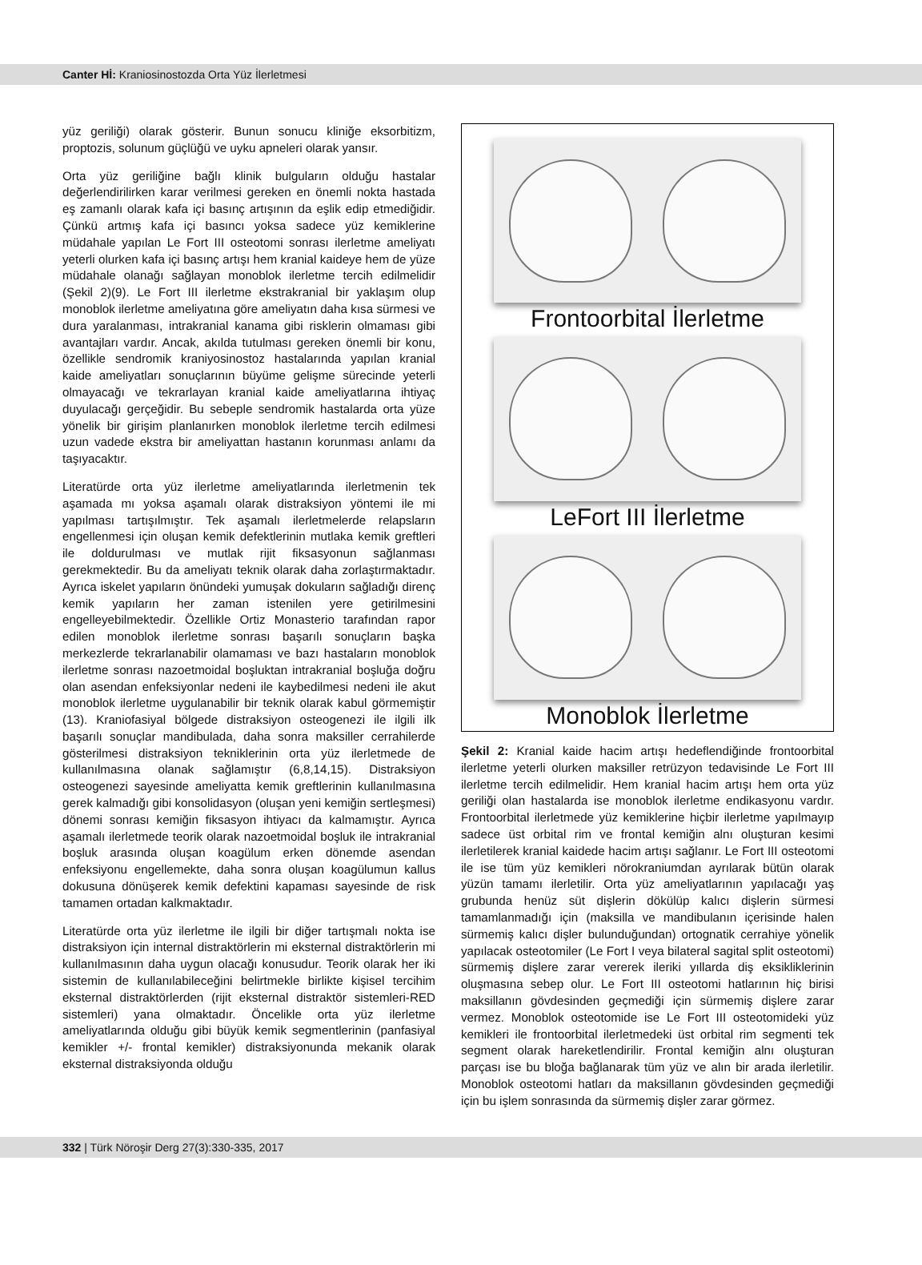Canter Hİ: Kraniosinostozda Orta Yüz İlerletmesi
yüz geriliği) olarak gösterir. Bunun sonucu kliniğe eksorbitizm, proptozis, solunum güçlüğü ve uyku apneleri olarak yansır.
Orta yüz geriliğine bağlı klinik bulguların olduğu hastalar değerlendirilirken karar verilmesi gereken en önemli nokta hastada eş zamanlı olarak kafa içi basınç artışının da eşlik edip etmediğidir. Çünkü artmış kafa içi basıncı yoksa sadece yüz kemiklerine müdahale yapılan Le Fort III osteotomi sonrası ilerletme ameliyatı yeterli olurken kafa içi basınç artışı hem kranial kaideye hem de yüze müdahale olanağı sağlayan monoblok ilerletme tercih edilmelidir (Şekil 2)(9). Le Fort III ilerletme ekstrakranial bir yaklaşım olup monoblok ilerletme ameliyatına göre ameliyatın daha kısa sürmesi ve dura yaralanması, intrakranial kanama gibi risklerin olmaması gibi avantajları vardır. Ancak, akılda tutulması gereken önemli bir konu, özellikle sendromik kraniyosinostoz hastalarında yapılan kranial kaide ameliyatları sonuçlarının büyüme gelişme sürecinde yeterli olmayacağı ve tekrarlayan kranial kaide ameliyatlarına ihtiyaç duyulacağı gerçeğidir. Bu sebeple sendromik hastalarda orta yüze yönelik bir girişim planlanırken monoblok ilerletme tercih edilmesi uzun vadede ekstra bir ameliyattan hastanın korunması anlamı da taşıyacaktır.
Literatürde orta yüz ilerletme ameliyatlarında ilerletmenin tek aşamada mı yoksa aşamalı olarak distraksiyon yöntemi ile mi yapılması tartışılmıştır. Tek aşamalı ilerletmelerde relapsların engellenmesi için oluşan kemik defektlerinin mutlaka kemik greftleri ile doldurulması ve mutlak rijit fiksasyonun sağlanması gerekmektedir. Bu da ameliyatı teknik olarak daha zorlaştırmaktadır. Ayrıca iskelet yapıların önündeki yumuşak dokuların sağladığı direnç kemik yapıların her zaman istenilen yere getirilmesini engelleyebilmektedir. Özellikle Ortiz Monasterio tarafından rapor edilen monoblok ilerletme sonrası başarılı sonuçların başka merkezlerde tekrarlanabilir olamaması ve bazı hastaların monoblok ilerletme sonrası nazoetmoidal boşluktan intrakranial boşluğa doğru olan asendan enfeksiyonlar nedeni ile kaybedilmesi nedeni ile akut monoblok ilerletme uygulanabilir bir teknik olarak kabul görmemiştir (13). Kraniofasiyal bölgede distraksiyon osteogenezi ile ilgili ilk başarılı sonuçlar mandibulada, daha sonra maksiller cerrahilerde gösterilmesi distraksiyon tekniklerinin orta yüz ilerletmede de kullanılmasına olanak sağlamıştır (6,8,14,15). Distraksiyon osteogenezi sayesinde ameliyatta kemik greftlerinin kullanılmasına gerek kalmadığı gibi konsolidasyon (oluşan yeni kemiğin sertleşmesi) dönemi sonrası kemiğin fiksasyon ihtiyacı da kalmamıştır. Ayrıca aşamalı ilerletmede teorik olarak nazoetmoidal boşluk ile intrakranial boşluk arasında oluşan koagülum erken dönemde asendan enfeksiyonu engellemekte, daha sonra oluşan koagülumun kallus dokusuna dönüşerek kemik defektini kapaması sayesinde de risk tamamen ortadan kalkmaktadır.
Literatürde orta yüz ilerletme ile ilgili bir diğer tartışmalı nokta ise distraksiyon için internal distraktörlerin mi eksternal distraktörlerin mi kullanılmasının daha uygun olacağı konusudur. Teorik olarak her iki sistemin de kullanılabileceğini belirtmekle birlikte kişisel tercihim eksternal distraktörlerden (rijit eksternal distraktör sistemleri-RED sistemleri) yana olmaktadır. Öncelikle orta yüz ilerletme ameliyatlarında olduğu gibi büyük kemik segmentlerinin (panfasiyal kemikler +/- frontal kemikler) distraksiyonunda mekanik olarak eksternal distraksiyonda olduğu
Frontoorbital İlerletme
LeFort III İlerletme
Monoblok İlerletme
Şekil 2: Kranial kaide hacim artışı hedeflendiğinde frontoorbital ilerletme yeterli olurken maksiller retrüzyon tedavisinde Le Fort III ilerletme tercih edilmelidir. Hem kranial hacim artışı hem orta yüz geriliği olan hastalarda ise monoblok ilerletme endikasyonu vardır. Frontoorbital ilerletmede yüz kemiklerine hiçbir ilerletme yapılmayıp sadece üst orbital rim ve frontal kemiğin alnı oluşturan kesimi ilerletilerek kranial kaidede hacim artışı sağlanır. Le Fort III osteotomi ile ise tüm yüz kemikleri nörokraniumdan ayrılarak bütün olarak yüzün tamamı ilerletilir. Orta yüz ameliyatlarının yapılacağı yaş grubunda henüz süt dişlerin dökülüp kalıcı dişlerin sürmesi tamamlanmadığı için (maksilla ve mandibulanın içerisinde halen sürmemiş kalıcı dişler bulunduğundan) ortognatik cerrahiye yönelik yapılacak osteotomiler (Le Fort I veya bilateral sagital split osteotomi) sürmemiş dişlere zarar vererek ileriki yıllarda diş eksikliklerinin oluşmasına sebep olur. Le Fort III osteotomi hatlarının hiç birisi maksillanın gövdesinden geçmediği için sürmemiş dişlere zarar vermez. Monoblok osteotomide ise Le Fort III osteotomideki yüz kemikleri ile frontoorbital ilerletmedeki üst orbital rim segmenti tek segment olarak hareketlendirilir. Frontal kemiğin alnı oluşturan parçası ise bu bloğa bağlanarak tüm yüz ve alın bir arada ilerletilir. Monoblok osteotomi hatları da maksillanın gövdesinden geçmediği için bu işlem sonrasında da sürmemiş dişler zarar görmez.
332 | Türk Nöroşir Derg 27(3):330-335, 2017